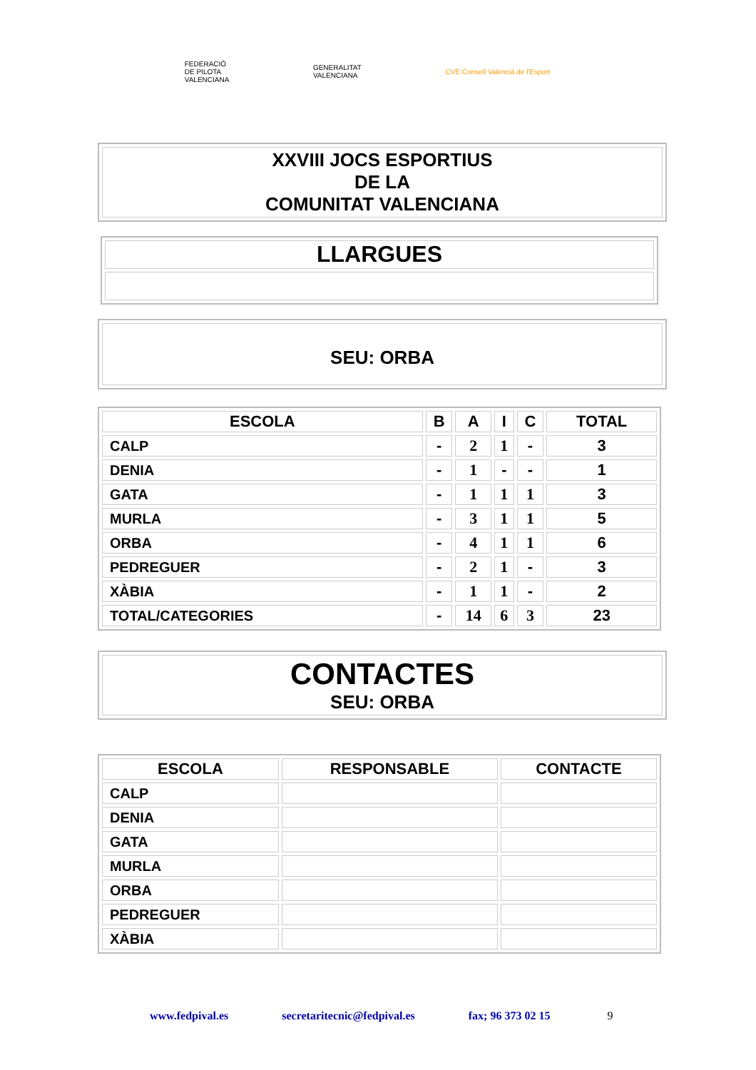FEDERACIÓ
DE PILOTA
VALENCIANA
GENERALITAT
VALENCIANA
CVE Consell Valencià de l'Esport
XXVIII JOCS ESPORTIUS
DE LA
COMUNITAT VALENCIANA
LLARGUES
SEU: ORBA
| ESCOLA | B | A | I | C | TOTAL |
| --- | --- | --- | --- | --- | --- |
| CALP | - | 2 | 1 | - | 3 |
| DENIA | - | 1 | - | - | 1 |
| GATA | - | 1 | 1 | 1 | 3 |
| MURLA | - | 3 | 1 | 1 | 5 |
| ORBA | - | 4 | 1 | 1 | 6 |
| PEDREGUER | - | 2 | 1 | - | 3 |
| XÀBIA | - | 1 | 1 | - | 2 |
| TOTAL/CATEGORIES | - | 14 | 6 | 3 | 23 |
CONTACTES
SEU: ORBA
| ESCOLA | RESPONSABLE | CONTACTE |
| --- | --- | --- |
| CALP | | |
| DENIA | | |
| GATA | | |
| MURLA | | |
| ORBA | | |
| PEDREGUER | | |
| XÀBIA | | |
www.fedpival.es secretaritecnic@fedpival.es fax; 96 373 02 15 9